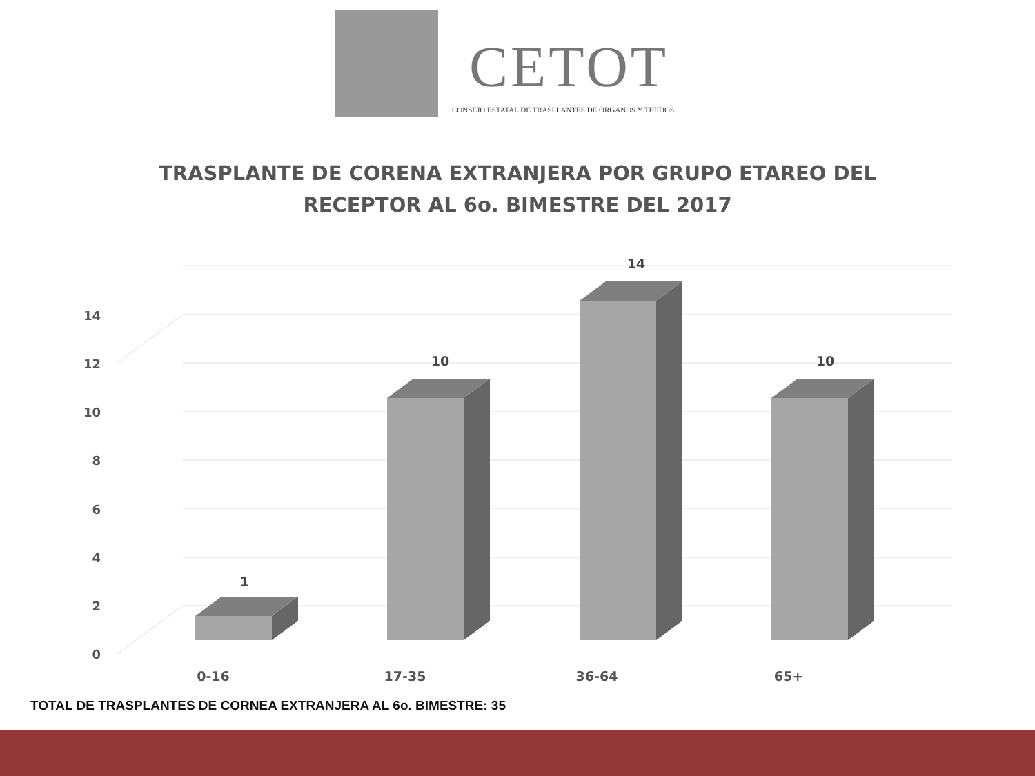CETOT
CONSEJO ESTATAL DE TRASPLANTES DE ÓRGANOS Y TEJIDOS
TRASPLANTE DE CORENA EXTRANJERA POR GRUPO ETAREO DEL
RECEPTOR AL 6o. BIMESTRE DEL 2017
0
2
4
6
8
10
12
14
1
10
14
10
0-16
17-35
36-64
65+
TOTAL DE TRASPLANTES DE CORNEA EXTRANJERA AL 6o. BIMESTRE: 35